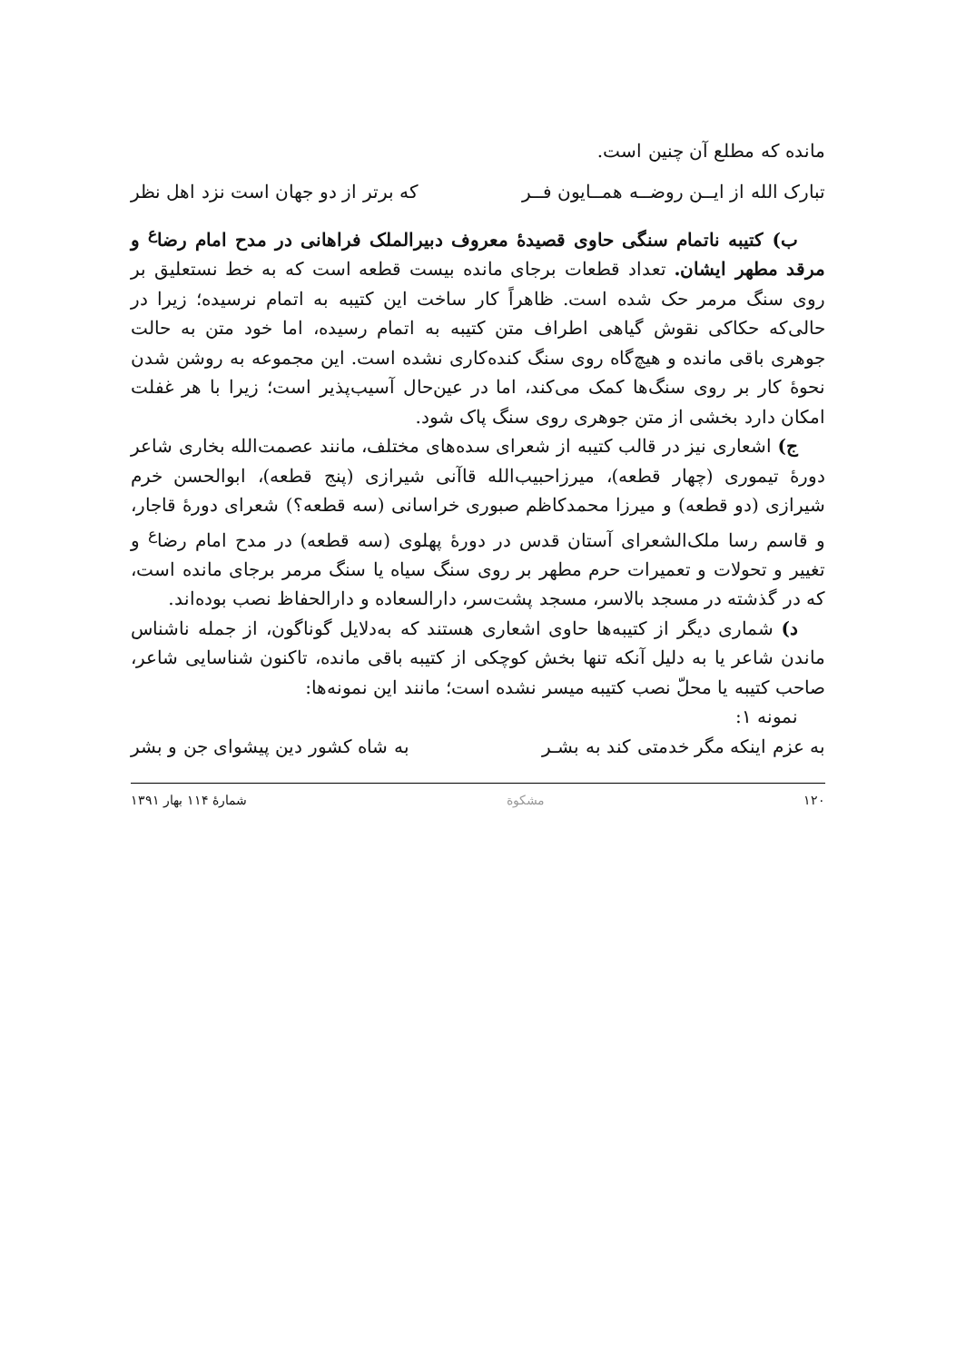مانده که مطلع آن چنین است.
تبارک الله از ایــن روضــه همــایون فــر که برتر از دو جهان است نزد اهل نظر
ب) کتیبه ناتمام سنگی حاوی قصیدهٔ معروف دبیرالملک فراهانی در مدح امام رضا<sup>ع</sup> و مرقد مطهر ایشان. تعداد قطعات برجای مانده بیست قطعه است که به خط نستعلیق بر روی سنگ مرمر حک شده است. ظاهراً کار ساخت این کتیبه به اتمام نرسیده؛ زیرا در حالی‌که حکاکی نقوش گیاهی اطراف متن کتیبه به اتمام رسیده، اما خود متن به حالت جوهری باقی مانده و هیچ‌گاه روی سنگ کنده‌کاری نشده است. این مجموعه به روشن شدن نحوهٔ کار بر روی سنگ‌ها کمک می‌کند، اما در عین‌حال آسیب‌پذیر است؛ زیرا با هر غفلت امکان دارد بخشی از متن جوهری روی سنگ پاک شود.
ج) اشعاری نیز در قالب کتیبه از شعرای سده‌های مختلف، مانند عصمت‌الله بخاری شاعر دورهٔ تیموری (چهار قطعه)، میرزاحبیب‌الله قاآنی شیرازی (پنج قطعه)، ابوالحسن خرم شیرازی (دو قطعه) و میرزا محمدکاظم صبوری خراسانی (سه قطعه؟) شعرای دورهٔ قاجار، و قاسم رسا ملک‌الشعرای آستان قدس در دورهٔ پهلوی (سه قطعه) در مدح امام رضا<sup>ع</sup> و تغییر و تحولات و تعمیرات حرم مطهر بر روی سنگ سیاه یا سنگ مرمر برجای مانده است، که در گذشته در مسجد بالاسر، مسجد پشت‌سر، دارالسعاده و دارالحفاظ نصب بوده‌اند.
د) شماری دیگر از کتیبه‌ها حاوی اشعاری هستند که به‌دلایل گوناگون، از جمله ناشناس ماندن شاعر یا به دلیل آنکه تنها بخش کوچکی از کتیبه باقی مانده، تاکنون شناسایی شاعر، صاحب کتیبه یا محلّ نصب کتیبه میسر نشده است؛ مانند این نمونه‌ها:
نمونه ۱:
به عزم اینکه مگر خدمتی کند به بشـر به شاه کشور دین پیشوای جن و بشر
۱۲۰ مشکوة شمارهٔ ۱۱۴ بهار ۱۳۹۱